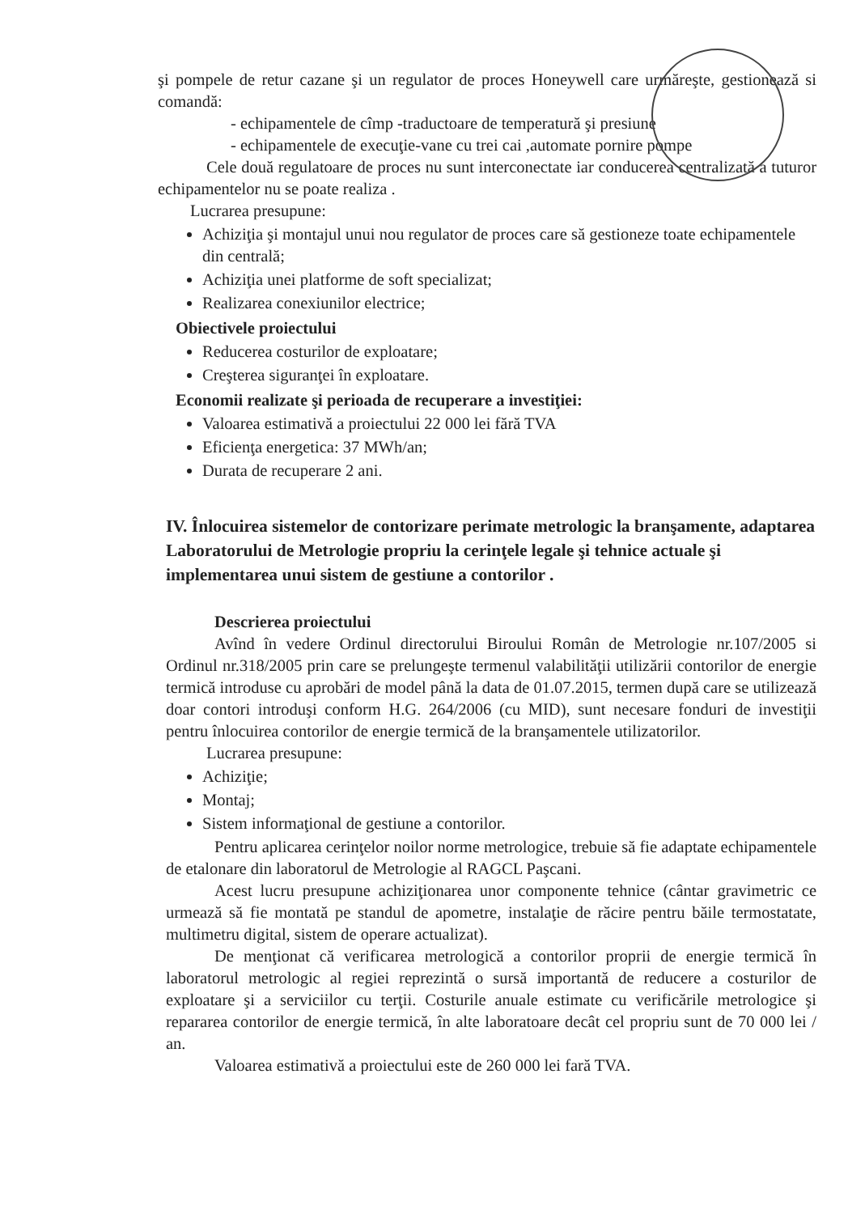şi pompele de retur cazane şi un regulator de proces Honeywell care urmăreşte, gestionează si comandă:
- echipamentele de cîmp -traductoare de temperatură şi presiune
- echipamentele de execuţie-vane cu trei cai ,automate pornire pompe
Cele două regulatoare de proces nu sunt interconectate iar conducerea centralizată a tuturor echipamentelor nu se poate realiza .
Lucrarea presupune:
Achiziţia şi montajul unui nou regulator de proces care să gestioneze toate echipamentele din centrală;
Achiziţia unei platforme de soft specializat;
Realizarea conexiunilor electrice;
Obiectivele proiectului
Reducerea costurilor de exploatare;
Creşterea siguranţei în exploatare.
Economii realizate şi perioada de recuperare a investiţiei:
Valoarea estimativă a proiectului 22 000 lei fără TVA
Eficienţa energetica: 37 MWh/an;
Durata de recuperare 2 ani.
IV. Înlocuirea sistemelor de contorizare perimate metrologic la branşamente, adaptarea Laboratorului de Metrologie propriu la cerinţele legale şi tehnice actuale şi implementarea unui sistem de gestiune a contorilor .
Descrierea proiectului
Avînd în vedere Ordinul directorului Biroului Român de Metrologie nr.107/2005 si Ordinul nr.318/2005 prin care se prelungeşte termenul valabilităţii utilizării contorilor de energie termică introduse cu aprobări de model până la data de 01.07.2015, termen după care se utilizează doar contori introduşi conform H.G. 264/2006 (cu MID), sunt necesare fonduri de investiţii pentru înlocuirea contorilor de energie termică de la branşamentele utilizatorilor.
Lucrarea presupune:
Achiziţie;
Montaj;
Sistem informaţional de gestiune a contorilor.
Pentru aplicarea cerinţelor noilor norme metrologice, trebuie să fie adaptate echipamentele de etalonare din laboratorul de Metrologie al RAGCL Paşcani.
Acest lucru presupune achiziţionarea unor componente tehnice (cântar gravimetric ce urmează să fie montată pe standul de apometre, instalaţie de răcire pentru băile termostatate, multimetru digital, sistem de operare actualizat).
De menţionat că verificarea metrologică a contorilor proprii de energie termică în laboratorul metrologic al regiei reprezintă o sursă importantă de reducere a costurilor de exploatare şi a serviciilor cu terţii. Costurile anuale estimate cu verificările metrologice şi repararea contorilor de energie termică, în alte laboratoare decât cel propriu sunt de 70 000 lei / an.
Valoarea estimativă a proiectului este de 260 000 lei fară TVA.